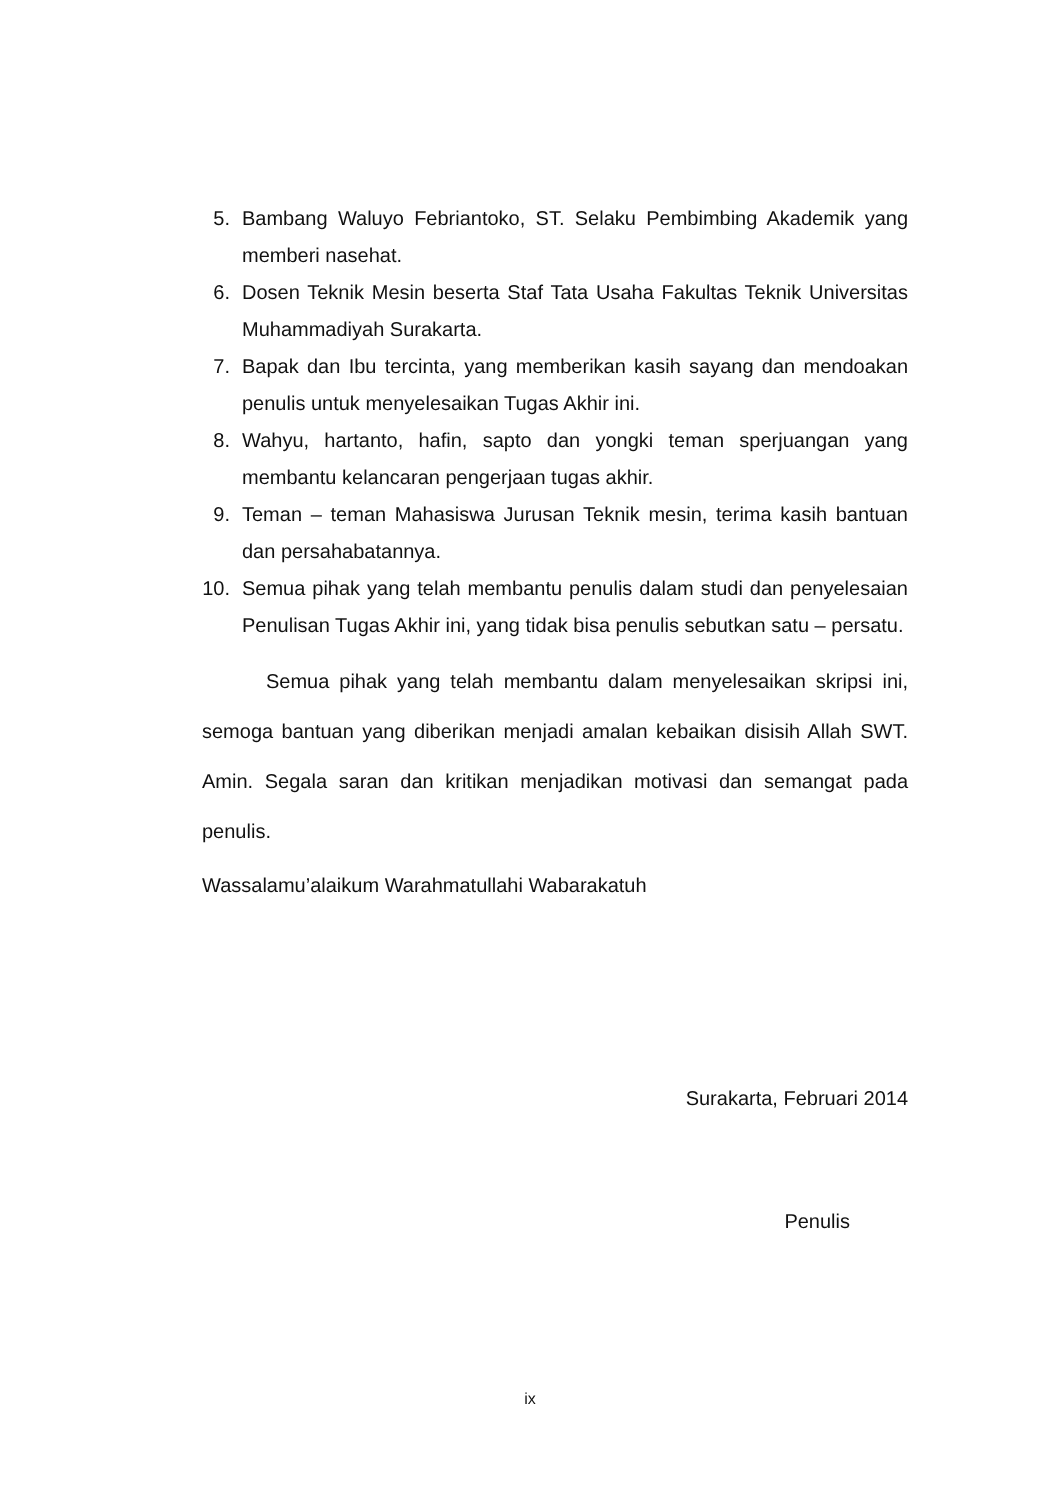5. Bambang Waluyo Febriantoko, ST. Selaku Pembimbing Akademik yang memberi nasehat.
6. Dosen Teknik Mesin beserta Staf Tata Usaha Fakultas Teknik Universitas Muhammadiyah Surakarta.
7. Bapak dan Ibu tercinta, yang memberikan kasih sayang dan mendoakan penulis untuk menyelesaikan Tugas Akhir ini.
8. Wahyu, hartanto, hafin, sapto dan yongki teman sperjuangan yang membantu kelancaran pengerjaan tugas akhir.
9. Teman – teman Mahasiswa Jurusan Teknik mesin, terima kasih bantuan dan persahabatannya.
10. Semua pihak yang telah membantu penulis dalam studi dan penyelesaian Penulisan Tugas Akhir ini, yang tidak bisa penulis sebutkan satu – persatu.
Semua pihak yang telah membantu dalam menyelesaikan skripsi ini, semoga bantuan yang diberikan menjadi amalan kebaikan disisih Allah SWT. Amin. Segala saran dan kritikan menjadikan motivasi dan semangat pada penulis.
Wassalamu’alaikum Warahmatullahi Wabarakatuh
Surakarta, Februari 2014
Penulis
ix